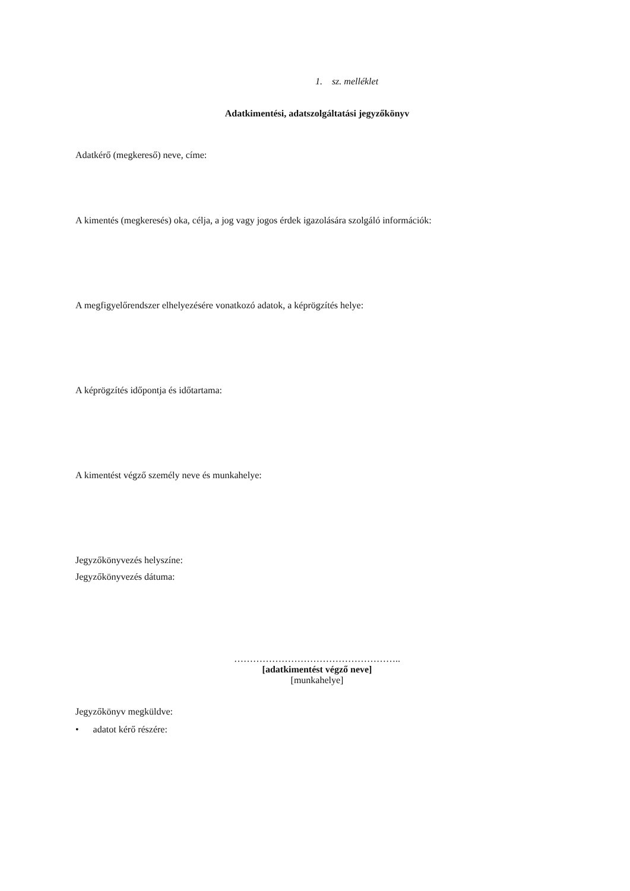1. sz. melléklet
Adatkimentési, adatszolgáltatási jegyzőkönyv
Adatkérő (megkereső) neve, címe:
A kimentés (megkeresés) oka, célja, a jog vagy jogos érdek igazolására szolgáló információk:
A megfigyelőrendszer elhelyezésére vonatkozó adatok, a képrögzítés helye:
A képrögzítés időpontja és időtartama:
A kimentést végző személy neve és munkahelye:
Jegyzőkönyvezés helyszíne:
Jegyzőkönyvezés dátuma:
……………………………………………..
[adatkimentést végző neve]
[munkahelye]
Jegyzőkönyv megküldve:
• adatot kérő részére: